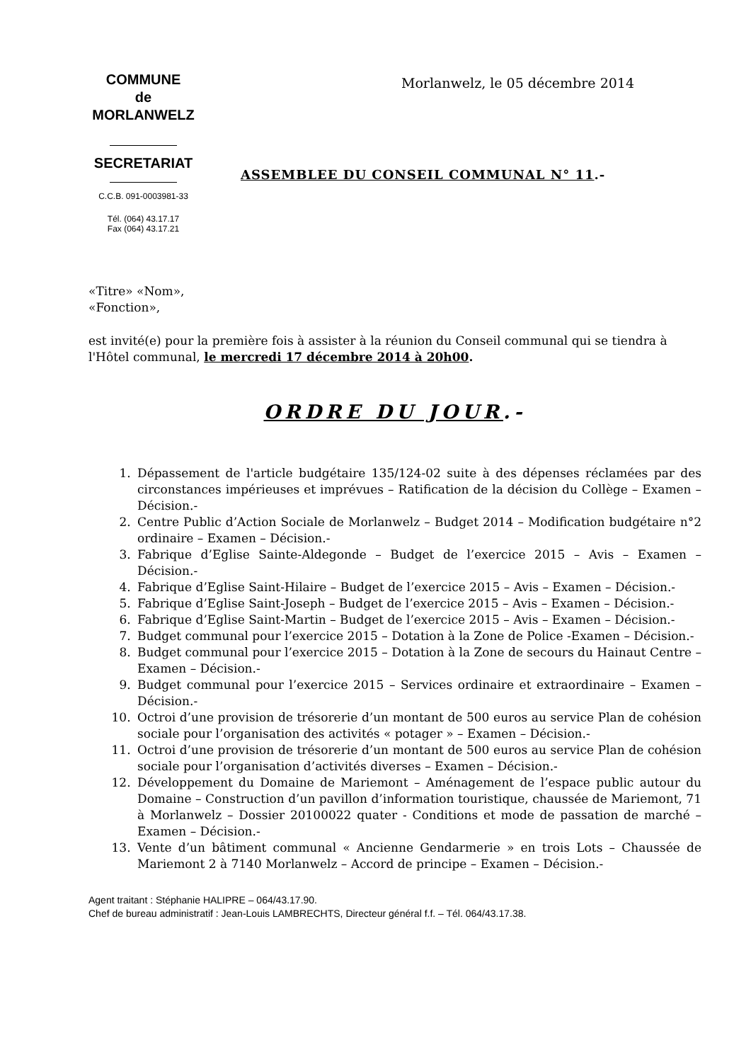COMMUNE
de
MORLANWELZ
SECRETARIAT
C.C.B. 091-0003981-33
Tél. (064) 43.17.17
Fax (064) 43.17.21
Morlanwelz, le 05 décembre 2014
ASSEMBLEE DU CONSEIL COMMUNAL N° 11.-
«Titre» «Nom»,
«Fonction»,
est invité(e) pour la première fois à assister à la réunion du Conseil communal qui se tiendra à l'Hôtel communal, le mercredi 17 décembre 2014 à 20h00.
ORDRE DU JOUR.-
1. Dépassement de l'article budgétaire 135/124-02 suite à des dépenses réclamées par des circonstances impérieuses et imprévues – Ratification de la décision du Collège – Examen – Décision.-
2. Centre Public d’Action Sociale de Morlanwelz – Budget 2014 – Modification budgétaire n°2 ordinaire – Examen – Décision.-
3. Fabrique d’Eglise Sainte-Aldegonde – Budget de l’exercice 2015 – Avis – Examen – Décision.-
4. Fabrique d’Eglise Saint-Hilaire – Budget de l’exercice 2015 – Avis – Examen – Décision.-
5. Fabrique d’Eglise Saint-Joseph – Budget de l’exercice 2015 – Avis – Examen – Décision.-
6. Fabrique d’Eglise Saint-Martin – Budget de l’exercice 2015 – Avis – Examen – Décision.-
7. Budget communal pour l’exercice 2015 – Dotation à la Zone de Police -Examen – Décision.-
8. Budget communal pour l’exercice 2015 – Dotation à la Zone de secours du Hainaut Centre – Examen – Décision.-
9. Budget communal pour l’exercice 2015 – Services ordinaire et extraordinaire – Examen – Décision.-
10. Octroi d’une provision de trésorerie d’un montant de 500 euros au service Plan de cohésion sociale pour l’organisation des activités « potager » – Examen – Décision.-
11. Octroi d’une provision de trésorerie d’un montant de 500 euros au service Plan de cohésion sociale pour l’organisation d’activités diverses – Examen – Décision.-
12. Développement du Domaine de Mariemont – Aménagement de l’espace public autour du Domaine – Construction d’un pavillon d’information touristique, chaussée de Mariemont, 71 à Morlanwelz – Dossier 20100022 quater - Conditions et mode de passation de marché – Examen – Décision.-
13. Vente d’un bâtiment communal « Ancienne Gendarmerie » en trois Lots – Chaussée de Mariemont 2 à 7140 Morlanwelz – Accord de principe – Examen – Décision.-
Agent traitant : Stéphanie HALIPRE – 064/43.17.90.
Chef de bureau administratif : Jean-Louis LAMBRECHTS, Directeur général f.f. – Tél. 064/43.17.38.